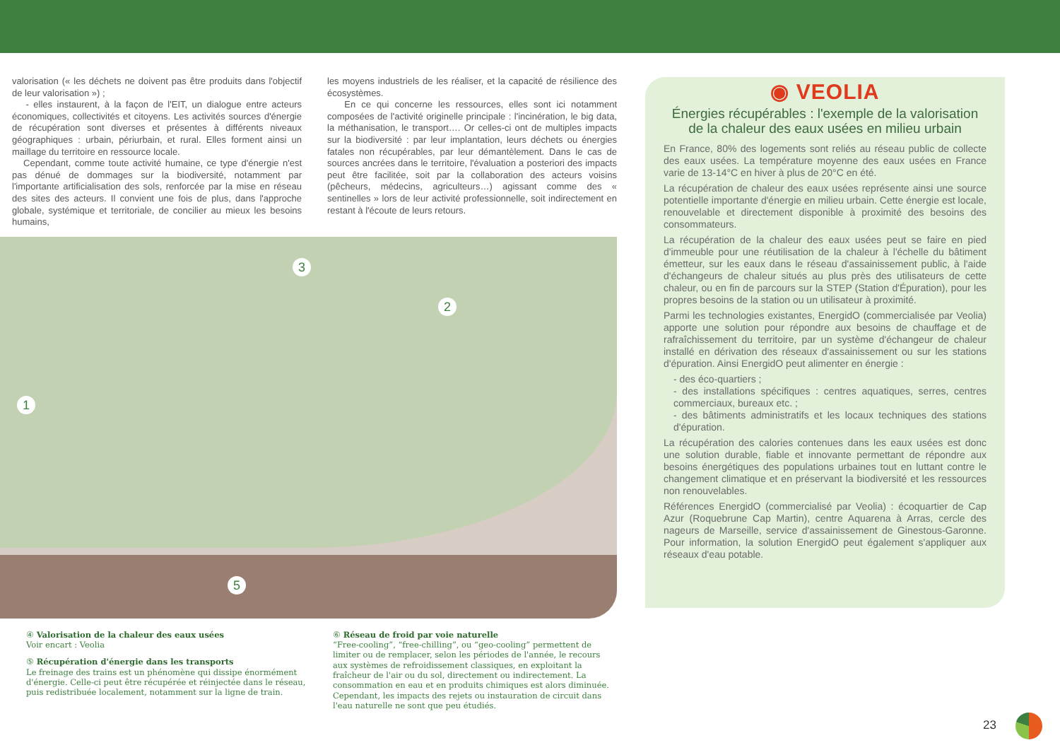valorisation (« les déchets ne doivent pas être produits dans l'objectif de leur valorisation ») ;
- elles instaurent, à la façon de l'EIT, un dialogue entre acteurs économiques, collectivités et citoyens. Les activités sources d'énergie de récupération sont diverses et présentes à différents niveaux géographiques : urbain, périurbain, et rural. Elles forment ainsi un maillage du territoire en ressource locale.
Cependant, comme toute activité humaine, ce type d'énergie n'est pas dénué de dommages sur la biodiversité, notamment par l'importante artificialisation des sols, renforcée par la mise en réseau des sites des acteurs. Il convient une fois de plus, dans l'approche globale, systémique et territoriale, de concilier au mieux les besoins humains,
les moyens industriels de les réaliser, et la capacité de résilience des écosystèmes.
En ce qui concerne les ressources, elles sont ici notamment composées de l'activité originelle principale : l'incinération, le big data, la méthanisation, le transport…. Or celles-ci ont de multiples impacts sur la biodiversité : par leur implantation, leurs déchets ou énergies fatales non récupérables, par leur démantèlement. Dans le cas de sources ancrées dans le territoire, l'évaluation a posteriori des impacts peut être facilitée, soit par la collaboration des acteurs voisins (pêcheurs, médecins, agriculteurs…) agissant comme des « sentinelles » lors de leur activité professionnelle, soit indirectement en restant à l'écoute de leurs retours.
1
2
3
5
④ Valorisation de la chaleur des eaux usées
Voir encart : Veolia
⑤ Récupération d'énergie dans les transports
Le freinage des trains est un phénomène qui dissipe énormément d'énergie. Celle-ci peut être récupérée et réinjectée dans le réseau, puis redistribuée localement, notamment sur la ligne de train.
⑥ Réseau de froid par voie naturelle
“Free-cooling”, “free-chilling”, ou “geo-cooling” permettent de limiter ou de remplacer, selon les périodes de l'année, le recours aux systèmes de refroidissement classiques, en exploitant la fraîcheur de l'air ou du sol, directement ou indirectement. La consommation en eau et en produits chimiques est alors diminuée. Cependant, les impacts des rejets ou instauration de circuit dans l'eau naturelle ne sont que peu étudiés.
◉ VEOLIA
Énergies récupérables : l'exemple de la valorisation de la chaleur des eaux usées en milieu urbain
En France, 80% des logements sont reliés au réseau public de collecte des eaux usées. La température moyenne des eaux usées en France varie de 13-14°C en hiver à plus de 20°C en été.
La récupération de chaleur des eaux usées représente ainsi une source potentielle importante d'énergie en milieu urbain. Cette énergie est locale, renouvelable et directement disponible à proximité des besoins des consommateurs.
La récupération de la chaleur des eaux usées peut se faire en pied d'immeuble pour une réutilisation de la chaleur à l'échelle du bâtiment émetteur, sur les eaux dans le réseau d'assainissement public, à l'aide d'échangeurs de chaleur situés au plus près des utilisateurs de cette chaleur, ou en fin de parcours sur la STEP (Station d'Épuration), pour les propres besoins de la station ou un utilisateur à proximité.
Parmi les technologies existantes, EnergidO (commercialisée par Veolia) apporte une solution pour répondre aux besoins de chauffage et de rafraîchissement du territoire, par un système d'échangeur de chaleur installé en dérivation des réseaux d'assainissement ou sur les stations d'épuration. Ainsi EnergidO peut alimenter en énergie :
- des éco-quartiers ;
- des installations spécifiques : centres aquatiques, serres, centres commerciaux, bureaux etc. ;
- des bâtiments administratifs et les locaux techniques des stations d'épuration.
La récupération des calories contenues dans les eaux usées est donc une solution durable, fiable et innovante permettant de répondre aux besoins énergétiques des populations urbaines tout en luttant contre le changement climatique et en préservant la biodiversité et les ressources non renouvelables.
Références EnergidO (commercialisé par Veolia) : écoquartier de Cap Azur (Roquebrune Cap Martin), centre Aquarena à Arras, cercle des nageurs de Marseille, service d'assainissement de Ginestous-Garonne. Pour information, la solution EnergidO peut également s'appliquer aux réseaux d'eau potable.
23